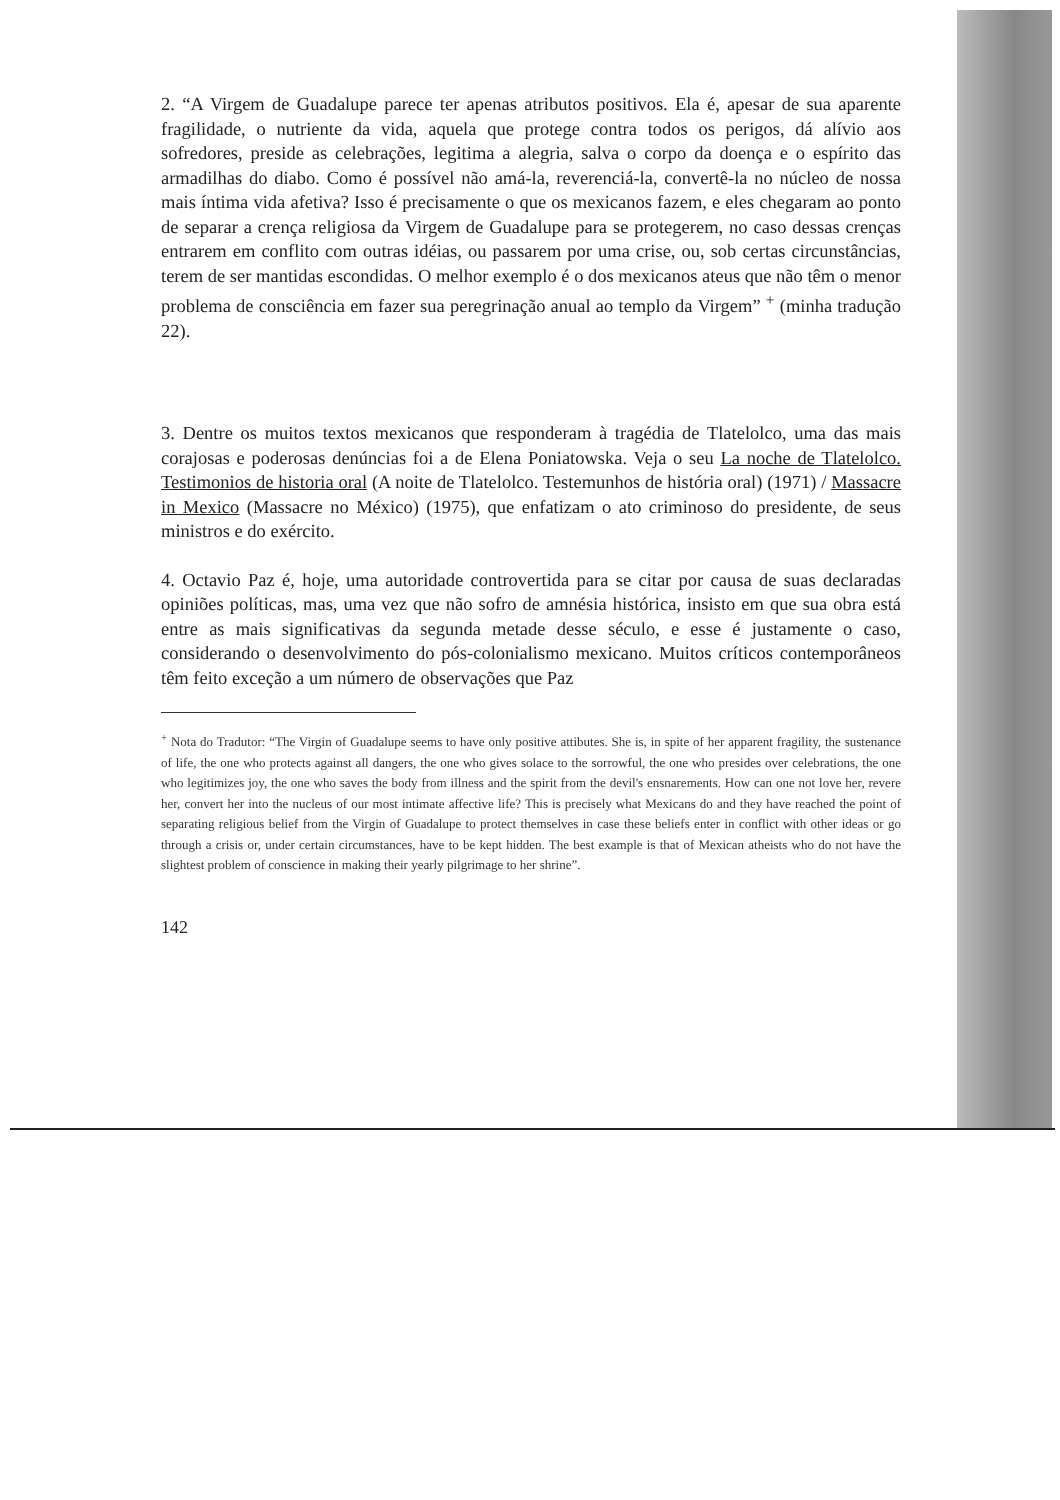2. “A Virgem de Guadalupe parece ter apenas atributos positivos. Ela é, apesar de sua aparente fragilidade, o nutriente da vida, aquela que protege contra todos os perigos, dá alívio aos sofredores, preside as celebrações, legitima a alegria, salva o corpo da doença e o espírito das armadilhas do diabo. Como é possível não amá-la, reverenciá-la, convertê-la no núcleo de nossa mais íntima vida afetiva? Isso é precisamente o que os mexicanos fazem, e eles chegaram ao ponto de separar a crença religiosa da Virgem de Guadalupe para se protegerem, no caso dessas crenças entrarem em conflito com outras idéias, ou passarem por uma crise, ou, sob certas circunstâncias, terem de ser mantidas escondidas. O melhor exemplo é o dos mexicanos ateus que não têm o menor problema de consciência em fazer sua peregrinação anual ao templo da Virgem” <sup>+</sup> (minha tradução 22).
3. Dentre os muitos textos mexicanos que responderam à tragédia de Tlatelolco, uma das mais corajosas e poderosas denúncias foi a de Elena Poniatowska. Veja o seu La noche de Tlatelolco. Testimonios de historia oral (A noite de Tlatelolco. Testemunhos de história oral) (1971) / Massacre in Mexico (Massacre no México) (1975), que enfatizam o ato criminoso do presidente, de seus ministros e do exército.
4. Octavio Paz é, hoje, uma autoridade controvertida para se citar por causa de suas declaradas opiniões políticas, mas, uma vez que não sofro de amnésia histórica, insisto em que sua obra está entre as mais significativas da segunda metade desse século, e esse é justamente o caso, considerando o desenvolvimento do pós-colonialismo mexicano. Muitos críticos contemporâneos têm feito exceção a um número de observações que Paz
<sup>+</sup> Nota do Tradutor: “The Virgin of Guadalupe seems to have only positive attibutes. She is, in spite of her apparent fragility, the sustenance of life, the one who protects against all dangers, the one who gives solace to the sorrowful, the one who presides over celebrations, the one who legitimizes joy, the one who saves the body from illness and the spirit from the devil's ensnarements. How can one not love her, revere her, convert her into the nucleus of our most intimate affective life? This is precisely what Mexicans do and they have reached the point of separating religious belief from the Virgin of Guadalupe to protect themselves in case these beliefs enter in conflict with other ideas or go through a crisis or, under certain circumstances, have to be kept hidden. The best example is that of Mexican atheists who do not have the slightest problem of conscience in making their yearly pilgrimage to her shrine”.
142